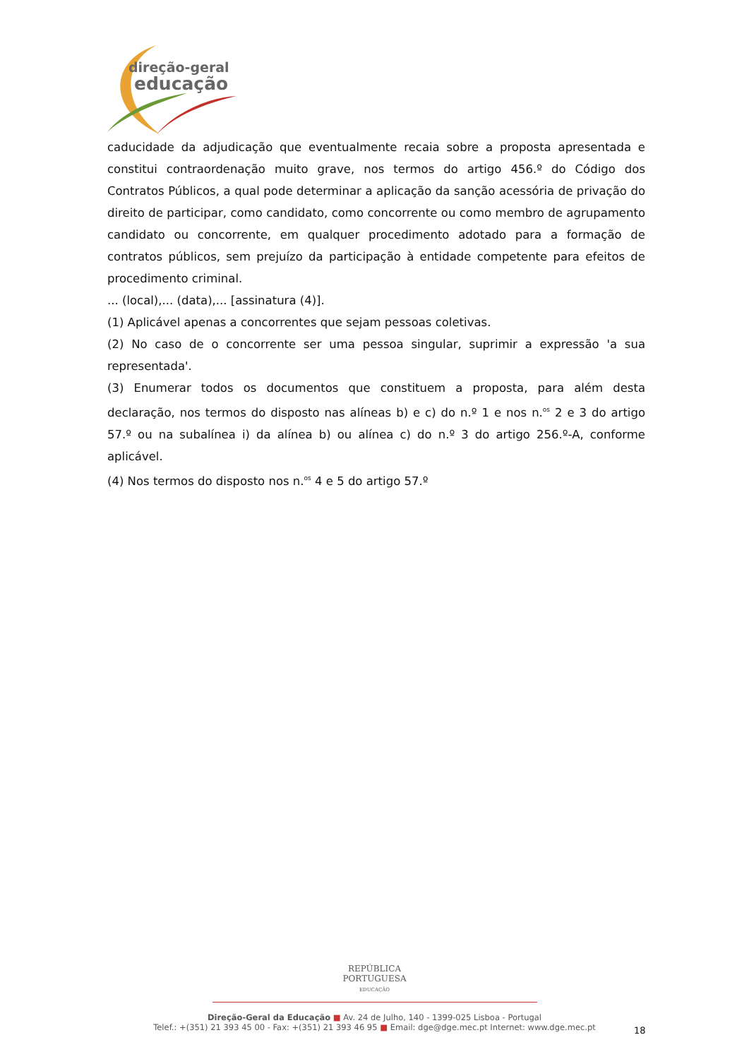direção-geral
educação
caducidade da adjudicação que eventualmente recaia sobre a proposta apresentada e constitui contraordenação muito grave, nos termos do artigo 456.º do Código dos Contratos Públicos, a qual pode determinar a aplicação da sanção acessória de privação do direito de participar, como candidato, como concorrente ou como membro de agrupamento candidato ou concorrente, em qualquer procedimento adotado para a formação de contratos públicos, sem prejuízo da participação à entidade competente para efeitos de procedimento criminal.
... (local),... (data),... [assinatura (4)].
(1) Aplicável apenas a concorrentes que sejam pessoas coletivas.
(2) No caso de o concorrente ser uma pessoa singular, suprimir a expressão 'a sua representada'.
(3) Enumerar todos os documentos que constituem a proposta, para além desta declaração, nos termos do disposto nas alíneas b) e c) do n.º 1 e nos n.<sup>os</sup> 2 e 3 do artigo 57.º ou na subalínea i) da alínea b) ou alínea c) do n.º 3 do artigo 256.º-A, conforme aplicável.
(4) Nos termos do disposto nos n.<sup>os</sup> 4 e 5 do artigo 57.º
REPÚBLICA
PORTUGUESA
EDUCAÇÃO
Direção-Geral da Educação ■ Av. 24 de Julho, 140 - 1399-025 Lisboa - Portugal
Telef.: +(351) 21 393 45 00 - Fax: +(351) 21 393 46 95 ■ Email: dge@dge.mec.pt Internet: www.dge.mec.pt
18